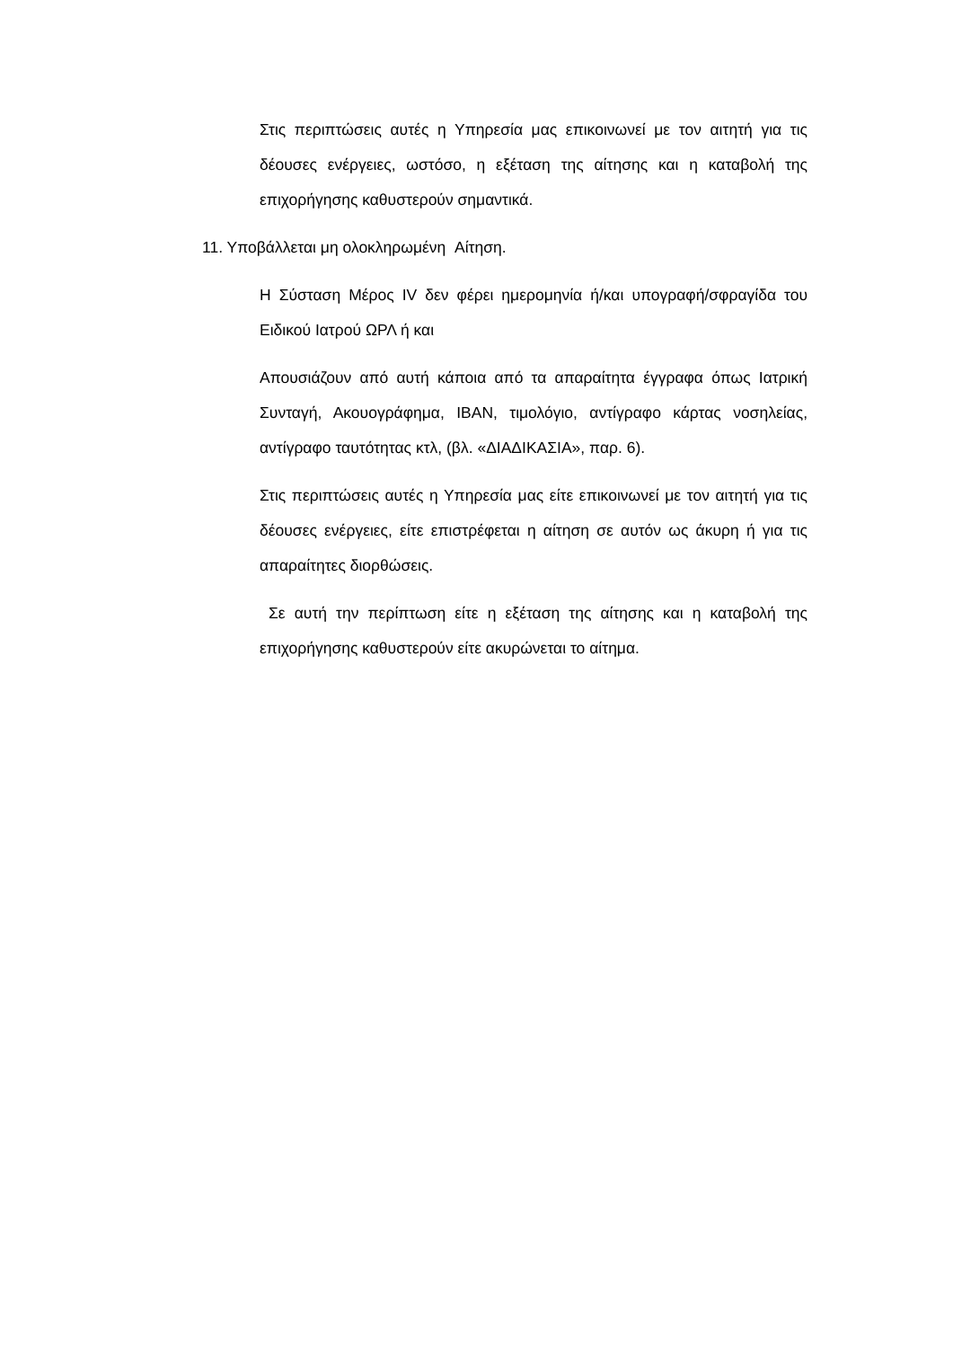Στις περιπτώσεις αυτές η Υπηρεσία μας επικοινωνεί με τον αιτητή για τις δέουσες ενέργειες, ωστόσο, η εξέταση της αίτησης και η καταβολή της επιχορήγησης καθυστερούν σημαντικά.
11. Υποβάλλεται μη ολοκληρωμένη Αίτηση.
Η Σύσταση Μέρος IV δεν φέρει ημερομηνία ή/και υπογραφή/σφραγίδα του Ειδικού Ιατρού ΩΡΛ ή και
Απουσιάζουν από αυτή κάποια από τα απαραίτητα έγγραφα όπως Ιατρική Συνταγή, Ακουογράφημα, IBAN, τιμολόγιο, αντίγραφο κάρτας νοσηλείας, αντίγραφο ταυτότητας κτλ, (βλ. «ΔΙΑΔΙΚΑΣΙΑ», παρ. 6).
Στις περιπτώσεις αυτές η Υπηρεσία μας είτε επικοινωνεί με τον αιτητή για τις δέουσες ενέργειες, είτε επιστρέφεται η αίτηση σε αυτόν ως άκυρη ή για τις απαραίτητες διορθώσεις.
Σε αυτή την περίπτωση είτε η εξέταση της αίτησης και η καταβολή της επιχορήγησης καθυστερούν είτε ακυρώνεται το αίτημα.